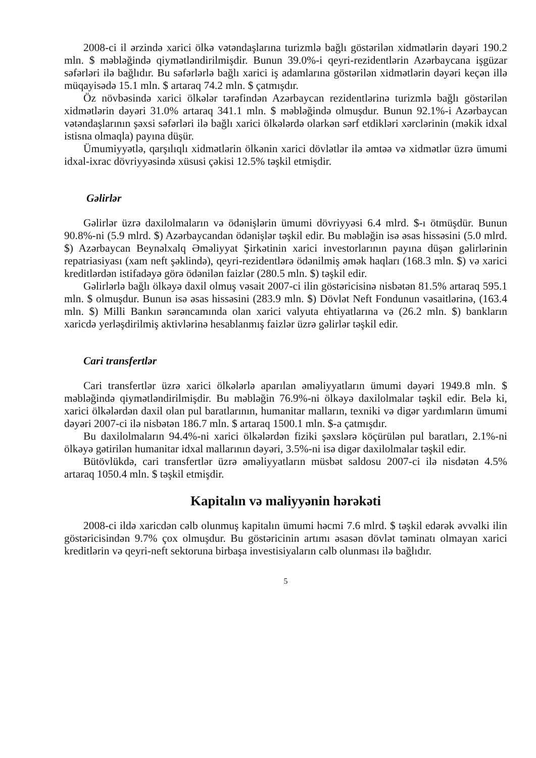2008-ci il ərzində xarici ölkə vətəndaşlarına turizmlə bağlı göstərilən xidmətlərin dəyəri 190.2 mln. $ məbləğində qiymətləndirilmişdir. Bunun 39.0%-i qeyri-rezidentlərin Azərbaycana işgüzar səfərləri ilə bağlıdır. Bu səfərlərlə bağlı xarici iş adamlarına göstərilən xidmətlərin dəyəri keçən illə müqayisədə 15.1 mln. $ artaraq 74.2 mln. $ çatmışdır.
Öz növbəsində xarici ölkələr tərəfindən Azərbaycan rezidentlərinə turizmlə bağlı göstərilən xidmətlərin dəyəri 31.0% artaraq 341.1 mln. $ məbləğində olmuşdur. Bunun 92.1%-i Azərbaycan vətəndaşlarının şəxsi səfərləri ilə bağlı xarici ölkələrdə olarkən sərf etdikləri xərclərinin (məkik idxal istisna olmaqla) payına düşür.
Ümumiyyətlə, qarşılıqlı xidmətlərin ölkənin xarici dövlətlər ilə əmtəə və xidmətlər üzrə ümumi idxal-ixrac dövriyyəsində xüsusi çəkisi 12.5% təşkil etmişdir.
Gəlirlər
Gəlirlər üzrə daxilolmaların və ödənişlərin ümumi dövriyyəsi 6.4 mlrd. $-ı ötmüşdür. Bunun 90.8%-ni (5.9 mlrd. $) Azərbaycandan ödənişlər təşkil edir. Bu məbləğin isə əsas hissəsini (5.0 mlrd. $) Azərbaycan Beynəlxalq Əməliyyat Şirkətinin xarici investorlarının payına düşən gəlirlərinin repatriasiyası (xam neft şəklində), qeyri-rezidentlərə ödənilmiş əmək haqları (168.3 mln. $) və xarici kreditlərdən istifadəyə görə ödənilən faizlər (280.5 mln. $) təşkil edir.
Gəlirlərlə bağlı ölkəyə daxil olmuş vəsait 2007-ci ilin göstəricisinə nisbətən 81.5% artaraq 595.1 mln. $ olmuşdur. Bunun isə əsas hissəsini (283.9 mln. $) Dövlət Neft Fondunun vəsaitlərinə, (163.4 mln. $) Milli Bankın sərəncamında olan xarici valyuta ehtiyatlarına və (26.2 mln. $) bankların xaricdə yerləşdirilmiş aktivlərinə hesablanmış faizlər üzrə gəlirlər təşkil edir.
Cari transfertlər
Cari transfertlər üzrə xarici ölkələrlə aparılan əməliyyatların ümumi dəyəri 1949.8 mln. $ məbləğində qiymətləndirilmişdir. Bu məbləğin 76.9%-ni ölkəyə daxilolmalar təşkil edir. Belə ki, xarici ölkələrdən daxil olan pul baratlarının, humanitar malların, texniki və digər yardımların ümumi dəyəri 2007-ci ilə nisbətən 186.7 mln. $ artaraq 1500.1 mln. $-a çatmışdır.
Bu daxilolmaların 94.4%-ni xarici ölkələrdən fiziki şəxslərə köçürülən pul baratları, 2.1%-ni ölkəyə gətirilən humanitar idxal mallarının dəyəri, 3.5%-ni isə digər daxilolmalar təşkil edir.
Bütövlükdə, cari transfertlər üzrə əməliyyatların müsbət saldosu 2007-ci ilə nisdətən 4.5% artaraq 1050.4 mln. $ təşkil etmişdir.
Kapitalın və maliyyənin hərəkəti
2008-ci ildə xaricdən cəlb olunmuş kapitalın ümumi həcmi 7.6 mlrd. $ təşkil edərək əvvəlki ilin göstəricisindən 9.7% çox olmuşdur. Bu göstəricinin artımı əsasən dövlət təminatı olmayan xarici kreditlərin və qeyri-neft sektoruna birbaşa investisiyaların cəlb olunması ilə bağlıdır.
5